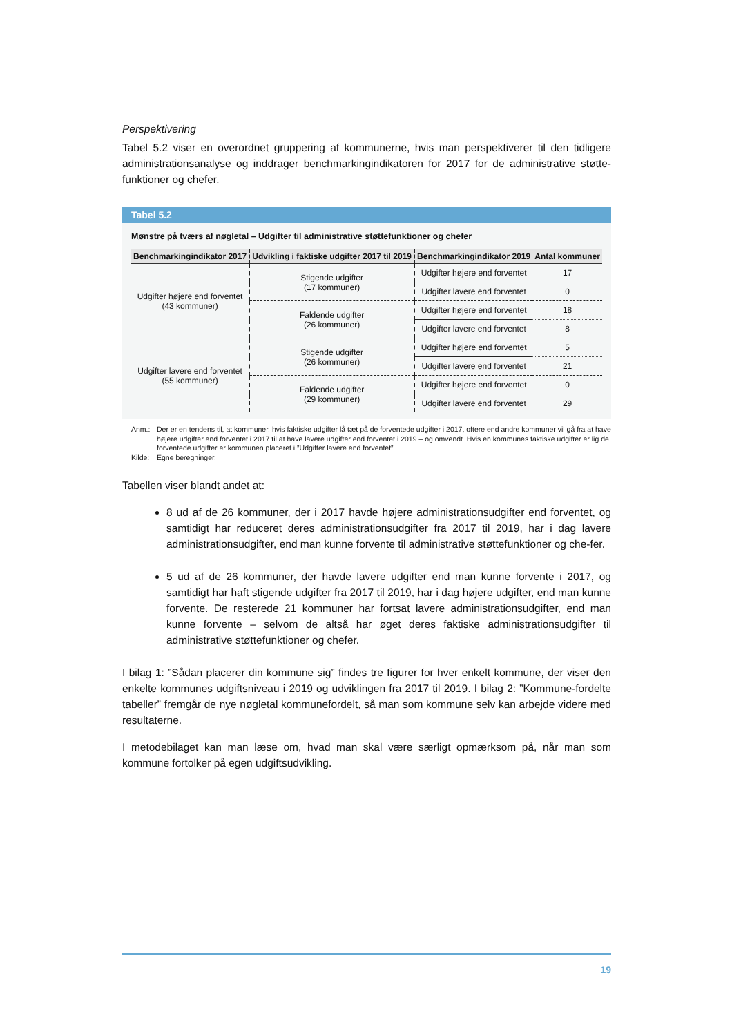Perspektivering
Tabel 5.2 viser en overordnet gruppering af kommunerne, hvis man perspektiverer til den tidligere administrationsanalyse og inddrager benchmarkingindikatoren for 2017 for de administrative støtte-funktioner og chefer.
Tabel 5.2
Mønstre på tværs af nøgletal – Udgifter til administrative støttefunktioner og chefer
| Benchmarkingindikator 2017 | Udvikling i faktiske udgifter 2017 til 2019 | Benchmarkingindikator 2019 | Antal kommuner |
| --- | --- | --- | --- |
| Udgifter højere end forventet (43 kommuner) | Stigende udgifter (17 kommuner) | Udgifter højere end forventet | 17 |
| | | Udgifter lavere end forventet | 0 |
| | Faldende udgifter (26 kommuner) | Udgifter højere end forventet | 18 |
| | | Udgifter lavere end forventet | 8 |
| Udgifter lavere end forventet (55 kommuner) | Stigende udgifter (26 kommuner) | Udgifter højere end forventet | 5 |
| | | Udgifter lavere end forventet | 21 |
| | Faldende udgifter (29 kommuner) | Udgifter højere end forventet | 0 |
| | | Udgifter lavere end forventet | 29 |
Anm.: Der er en tendens til, at kommuner, hvis faktiske udgifter lå tæt på de forventede udgifter i 2017, oftere end andre kommuner vil gå fra at have højere udgifter end forventet i 2017 til at have lavere udgifter end forventet i 2019 – og omvendt. Hvis en kommunes faktiske udgifter er lig de forventede udgifter er kommunen placeret i ”Udgifter lavere end forventet”.
Kilde: Egne beregninger.
Tabellen viser blandt andet at:
8 ud af de 26 kommuner, der i 2017 havde højere administrationsudgifter end forventet, og samtidigt har reduceret deres administrationsudgifter fra 2017 til 2019, har i dag lavere administrationsudgifter, end man kunne forvente til administrative støttefunktioner og che-fer.
5 ud af de 26 kommuner, der havde lavere udgifter end man kunne forvente i 2017, og samtidigt har haft stigende udgifter fra 2017 til 2019, har i dag højere udgifter, end man kunne forvente. De resterede 21 kommuner har fortsat lavere administrationsudgifter, end man kunne forvente – selvom de altså har øget deres faktiske administrationsudgifter til administrative støttefunktioner og chefer.
I bilag 1: ”Sådan placerer din kommune sig” findes tre figurer for hver enkelt kommune, der viser den enkelte kommunes udgiftsniveau i 2019 og udviklingen fra 2017 til 2019. I bilag 2: ”Kommune-fordelte tabeller” fremgår de nye nøgletal kommunefordelt, så man som kommune selv kan arbejde videre med resultaterne.
I metodebilaget kan man læse om, hvad man skal være særligt opmærksom på, når man som kommune fortolker på egen udgiftsudvikling.
19